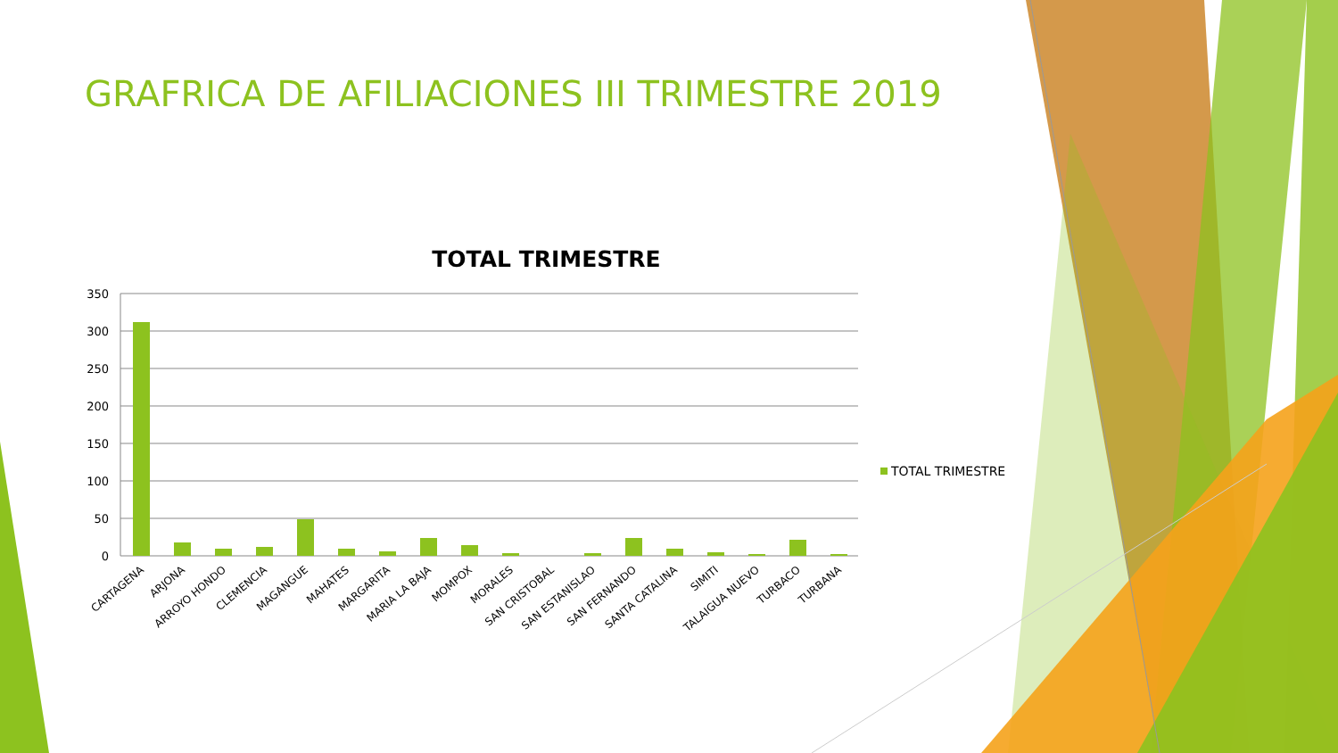GRAFRICA DE AFILIACIONES III TRIMESTRE 2019
TOTAL TRIMESTRE
350
300
250
200
150
100
50
0
CARTAGENA
ARJONA
ARROYO HONDO
CLEMENCIA
MAGANGUE
MAHATES
MARGARITA
MARIA LA BAJA
MOMPOX
MORALES
SAN CRISTOBAL
SAN ESTANISLAO
SAN FERNANDO
SANTA CATALINA
SIMITI
TALAIGUA NUEVO
TURBACO
TURBANA
TOTAL TRIMESTRE